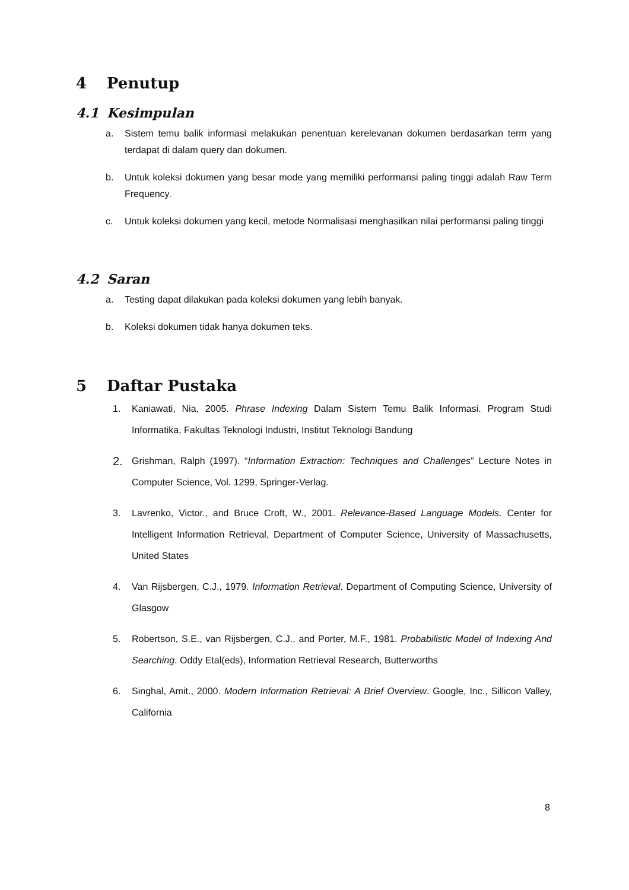4 Penutup
4.1 Kesimpulan
a. Sistem temu balik informasi melakukan penentuan kerelevanan dokumen berdasarkan term yang terdapat di dalam query dan dokumen.
b. Untuk koleksi dokumen yang besar mode yang memiliki performansi paling tinggi adalah Raw Term Frequency.
c. Untuk koleksi dokumen yang kecil, metode Normalisasi menghasilkan nilai performansi paling tinggi
4.2 Saran
a. Testing dapat dilakukan pada koleksi dokumen yang lebih banyak.
b. Koleksi dokumen tidak hanya dokumen teks.
5 Daftar Pustaka
1. Kaniawati, Nia, 2005. Phrase Indexing Dalam Sistem Temu Balik Informasi. Program Studi Informatika, Fakultas Teknologi Industri, Institut Teknologi Bandung
2. Grishman, Ralph (1997). “Information Extraction: Techniques and Challenges” Lecture Notes in Computer Science, Vol. 1299, Springer-Verlag.
3. Lavrenko, Victor., and Bruce Croft, W., 2001. Relevance-Based Language Models. Center for Intelligent Information Retrieval, Department of Computer Science, University of Massachusetts, United States
4. Van Rijsbergen, C.J., 1979. Information Retrieval. Department of Computing Science, University of Glasgow
5. Robertson, S.E., van Rijsbergen, C.J., and Porter, M.F., 1981. Probabilistic Model of Indexing And Searching. Oddy Etal(eds), Information Retrieval Research, Butterworths
6. Singhal, Amit., 2000. Modern Information Retrieval: A Brief Overview. Google, Inc., Sillicon Valley, California
8